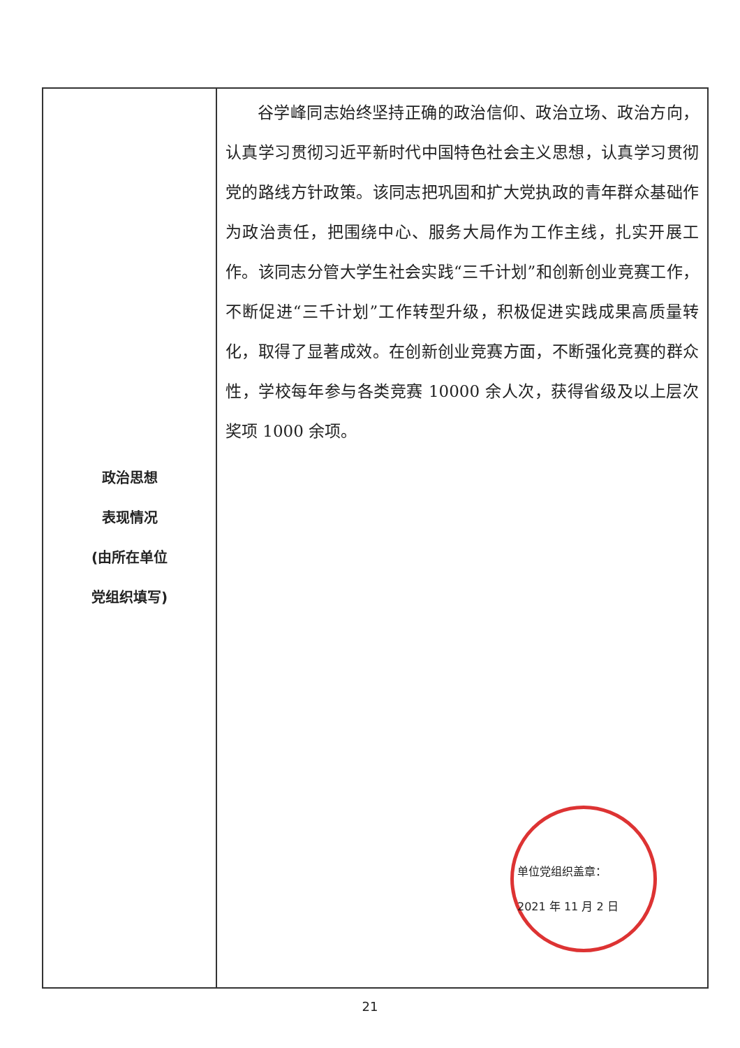| 政治思想 表现情况 (由所在单位 党组织填写) | 谷学峰同志始终坚持正确的政治信仰、政治立场、政治方向，认真学习贯彻习近平新时代中国特色社会主义思想，认真学习贯彻党的路线方针政策。该同志把巩固和扩大党执政的青年群众基础作为政治责任，把围绕中心、服务大局作为工作主线，扎实开展工作。该同志分管大学生社会实践“三千计划”和创新创业竞赛工作，不断促进“三千计划”工作转型升级，积极促进实践成果高质量转化，取得了显著成效。在创新创业竞赛方面，不断强化竞赛的群众性，学校每年参与各类竞赛 10000 余人次，获得省级及以上层次奖项 1000 余项。 单位党组织盖章： 2021 年 11 月 2 日 |
21